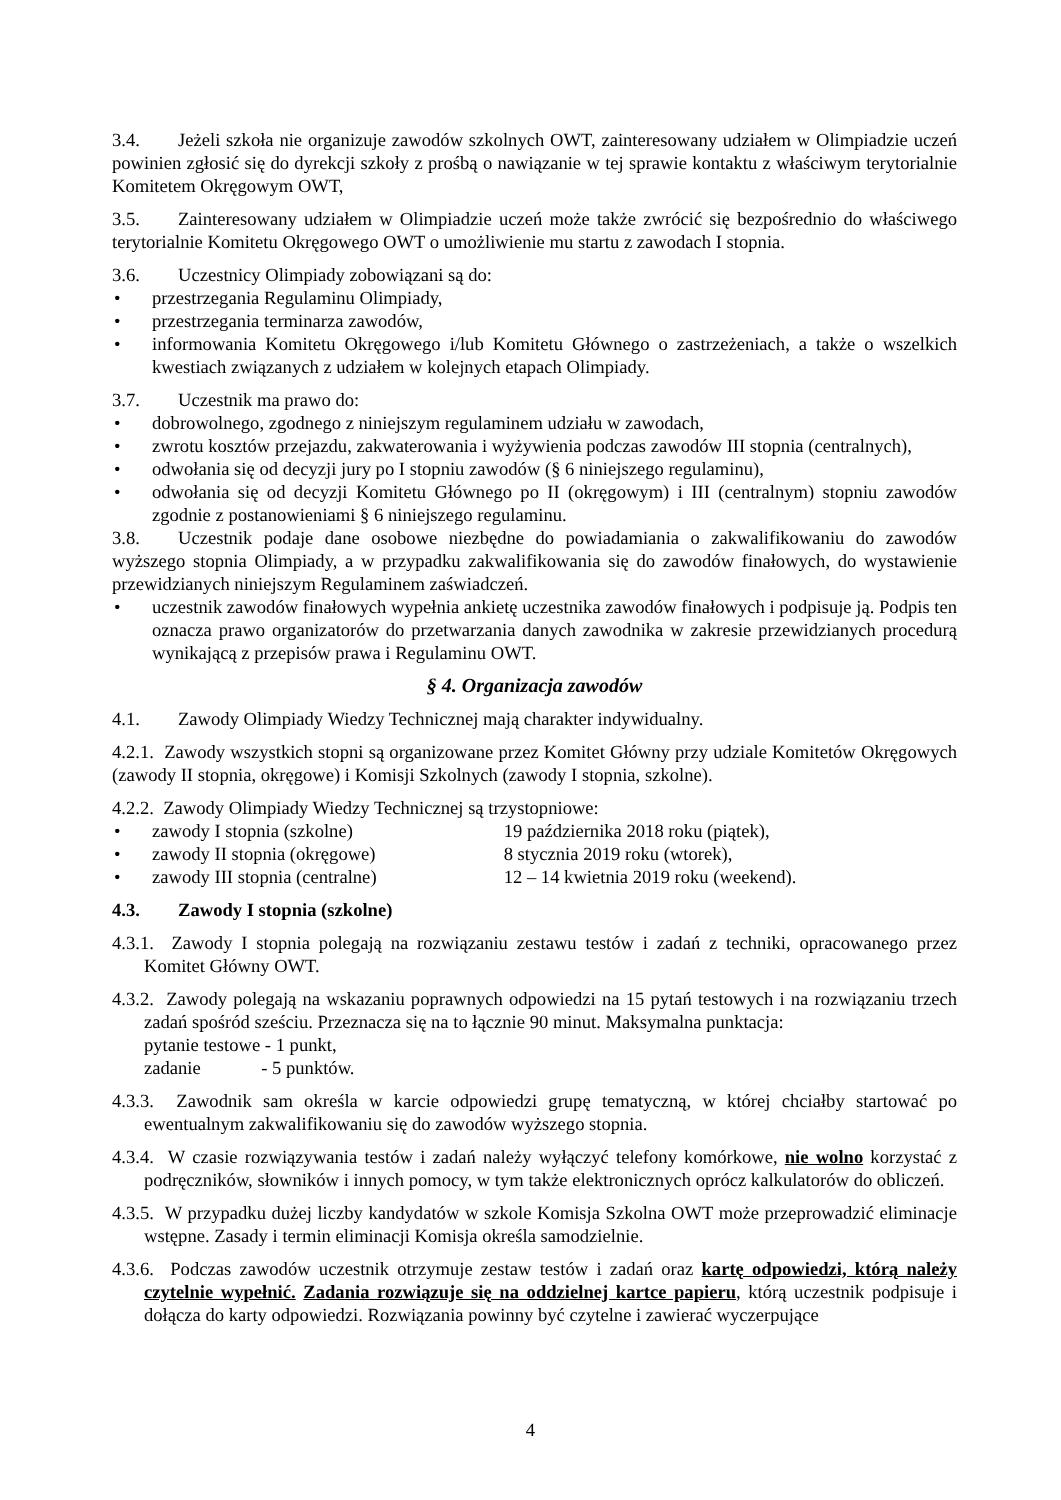3.4. Jeżeli szkoła nie organizuje zawodów szkolnych OWT, zainteresowany udziałem w Olimpiadzie uczeń powinien zgłosić się do dyrekcji szkoły z prośbą o nawiązanie w tej sprawie kontaktu z właściwym terytorialnie Komitetem Okręgowym OWT,
3.5. Zainteresowany udziałem w Olimpiadzie uczeń może także zwrócić się bezpośrednio do właściwego terytorialnie Komitetu Okręgowego OWT o umożliwienie mu startu z zawodach I stopnia.
3.6. Uczestnicy Olimpiady zobowiązani są do:
• przestrzegania Regulaminu Olimpiady,
• przestrzegania terminarza zawodów,
• informowania Komitetu Okręgowego i/lub Komitetu Głównego o zastrzeżeniach, a także o wszelkich kwestiach związanych z udziałem w kolejnych etapach Olimpiady.
3.7. Uczestnik ma prawo do:
• dobrowolnego, zgodnego z niniejszym regulaminem udziału w zawodach,
• zwrotu kosztów przejazdu, zakwaterowania i wyżywienia podczas zawodów III stopnia (centralnych),
• odwołania się od decyzji jury po I stopniu zawodów (§ 6 niniejszego regulaminu),
• odwołania się od decyzji Komitetu Głównego po II (okręgowym) i III (centralnym) stopniu zawodów zgodnie z postanowieniami § 6 niniejszego regulaminu.
3.8. Uczestnik podaje dane osobowe niezbędne do powiadamiania o zakwalifikowaniu do zawodów wyższego stopnia Olimpiady, a w przypadku zakwalifikowania się do zawodów finałowych, do wystawienie przewidzianych niniejszym Regulaminem zaświadczeń.
• uczestnik zawodów finałowych wypełnia ankietę uczestnika zawodów finałowych i podpisuje ją. Podpis ten oznacza prawo organizatorów do przetwarzania danych zawodnika w zakresie przewidzianych procedurą wynikającą z przepisów prawa i Regulaminu OWT.
§ 4. Organizacja zawodów
4.1. Zawody Olimpiady Wiedzy Technicznej mają charakter indywidualny.
4.2.1. Zawody wszystkich stopni są organizowane przez Komitet Główny przy udziale Komitetów Okręgowych (zawody II stopnia, okręgowe) i Komisji Szkolnych (zawody I stopnia, szkolne).
4.2.2. Zawody Olimpiady Wiedzy Technicznej są trzystopniowe:
• zawody I stopnia (szkolne) 19 października 2018 roku (piątek),
• zawody II stopnia (okręgowe) 8 stycznia 2019 roku (wtorek),
• zawody III stopnia (centralne) 12 – 14 kwietnia 2019 roku (weekend).
4.3. Zawody I stopnia (szkolne)
4.3.1. Zawody I stopnia polegają na rozwiązaniu zestawu testów i zadań z techniki, opracowanego przez Komitet Główny OWT.
4.3.2. Zawody polegają na wskazaniu poprawnych odpowiedzi na 15 pytań testowych i na rozwiązaniu trzech zadań spośród sześciu. Przeznacza się na to łącznie 90 minut. Maksymalna punktacja:
pytanie testowe - 1 punkt,
zadanie - 5 punktów.
4.3.3. Zawodnik sam określa w karcie odpowiedzi grupę tematyczną, w której chciałby startować po ewentualnym zakwalifikowaniu się do zawodów wyższego stopnia.
4.3.4. W czasie rozwiązywania testów i zadań należy wyłączyć telefony komórkowe, nie wolno korzystać z podręczników, słowników i innych pomocy, w tym także elektronicznych oprócz kalkulatorów do obliczeń.
4.3.5. W przypadku dużej liczby kandydatów w szkole Komisja Szkolna OWT może przeprowadzić eliminacje wstępne. Zasady i termin eliminacji Komisja określa samodzielnie.
4.3.6. Podczas zawodów uczestnik otrzymuje zestaw testów i zadań oraz kartę odpowiedzi, którą należy czytelnie wypełnić. Zadania rozwiązuje się na oddzielnej kartce papieru, którą uczestnik podpisuje i dołącza do karty odpowiedzi. Rozwiązania powinny być czytelne i zawierać wyczerpujące
4